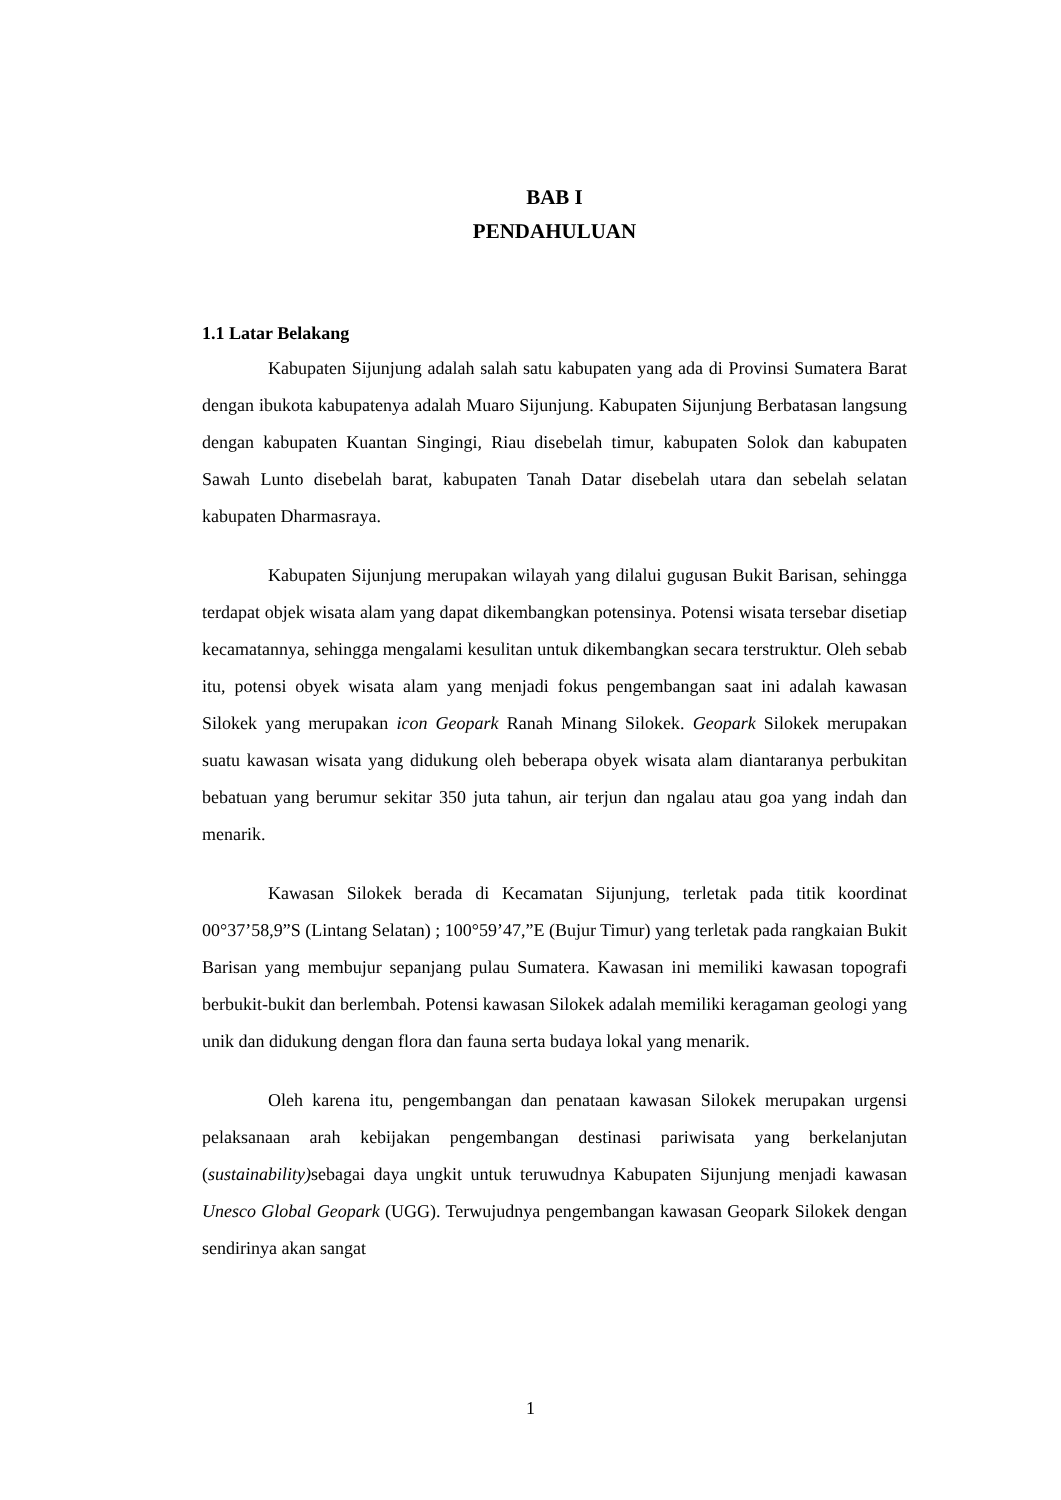BAB I
PENDAHULUAN
1.1 Latar Belakang
Kabupaten Sijunjung adalah salah satu kabupaten yang ada di Provinsi Sumatera Barat dengan ibukota kabupatenya adalah Muaro Sijunjung. Kabupaten Sijunjung Berbatasan langsung dengan kabupaten Kuantan Singingi, Riau disebelah timur, kabupaten Solok dan kabupaten Sawah Lunto disebelah barat, kabupaten Tanah Datar disebelah utara dan sebelah selatan kabupaten Dharmasraya.
Kabupaten Sijunjung merupakan wilayah yang dilalui gugusan Bukit Barisan, sehingga terdapat objek wisata alam yang dapat dikembangkan potensinya. Potensi wisata tersebar disetiap kecamatannya, sehingga mengalami kesulitan untuk dikembangkan secara terstruktur. Oleh sebab itu, potensi obyek wisata alam yang menjadi fokus pengembangan saat ini adalah kawasan Silokek yang merupakan icon Geopark Ranah Minang Silokek. Geopark Silokek merupakan suatu kawasan wisata yang didukung oleh beberapa obyek wisata alam diantaranya perbukitan bebatuan yang berumur sekitar 350 juta tahun, air terjun dan ngalau atau goa yang indah dan menarik.
Kawasan Silokek berada di Kecamatan Sijunjung, terletak pada titik koordinat 00°37’58,9”S (Lintang Selatan) ; 100°59’47,”E (Bujur Timur) yang terletak pada rangkaian Bukit Barisan yang membujur sepanjang pulau Sumatera. Kawasan ini memiliki kawasan topografi berbukit-bukit dan berlembah. Potensi kawasan Silokek adalah memiliki keragaman geologi yang unik dan didukung dengan flora dan fauna serta budaya lokal yang menarik.
Oleh karena itu, pengembangan dan penataan kawasan Silokek merupakan urgensi pelaksanaan arah kebijakan pengembangan destinasi pariwisata yang berkelanjutan (sustainability) sebagai daya ungkit untuk teruwudnya Kabupaten Sijunjung menjadi kawasan Unesco Global Geopark (UGG). Terwujudnya pengembangan kawasan Geopark Silokek dengan sendirinya akan sangat
1